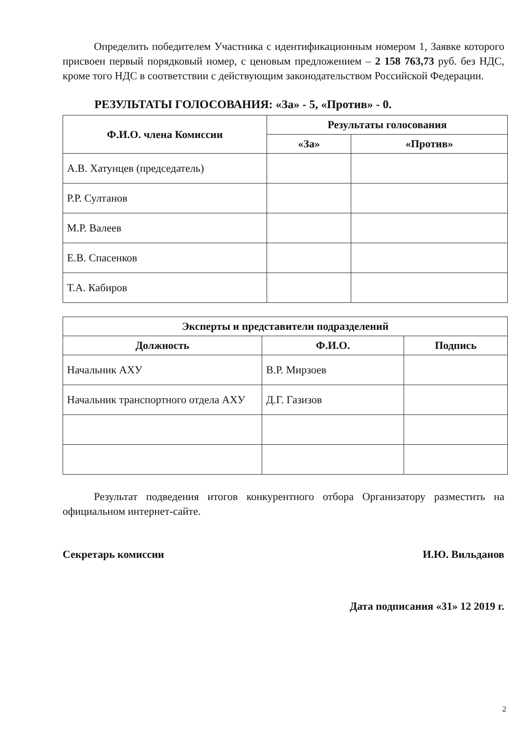Определить победителем Участника с идентификационным номером 1, Заявке которого присвоен первый порядковый номер, с ценовым предложением – 2 158 763,73 руб. без НДС, кроме того НДС в соответствии с действующим законодательством Российской Федерации.
РЕЗУЛЬТАТЫ ГОЛОСОВАНИЯ: «За» - 5, «Против» - 0.
| Ф.И.О. члена Комиссии | Результаты голосования | |
| --- | --- | --- |
| | «За» | «Против» |
| А.В. Хатунцев (председатель) | | |
| Р.Р. Султанов | | |
| М.Р. Валеев | | |
| Е.В. Спасенков | | |
| Т.А. Кабиров | | |
| Эксперты и представители подразделений | | |
| --- | --- | --- |
| Должность | Ф.И.О. | Подпись |
| Начальник АХУ | В.Р. Мирзоев | |
| Начальник транспортного отдела АХУ | Д.Г. Газизов | |
Результат подведения итогов конкурентного отбора Организатору разместить на официальном интернет-сайте.
Секретарь комиссии И.Ю. Вильданов
Дата подписания «31» 12 2019 г.
2